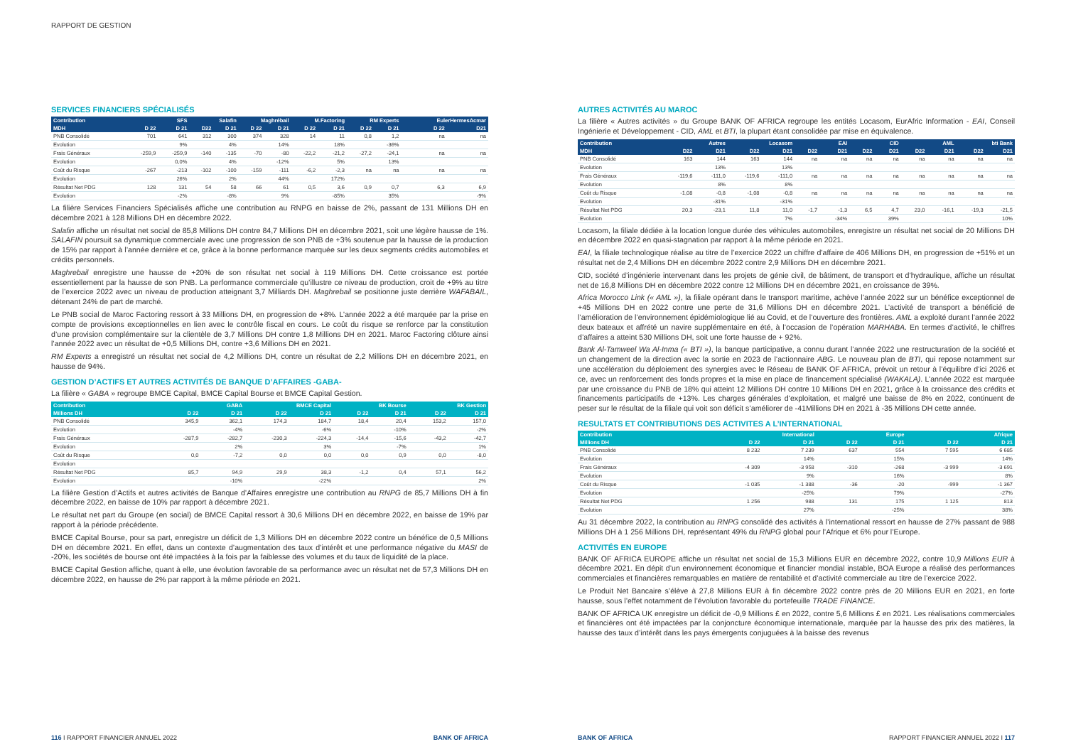RAPPORT DE GESTION
SERVICES FINANCIERS SPÉCIALISÉS
| Contribution | SFS | | Salafin | | Maghrébail | | M.Factoring | | RM Experts | | EulerHermesAcmar | |
| --- | --- | --- | --- | --- | --- | --- | --- | --- | --- | --- | --- | --- |
| MDH | D 22 | D 21 | D22 | D 21 | D 22 | D 21 | D 22 | D 21 | D 22 | D 21 | D 22 | D21 |
| PNB Consolidé | 701 | 641 | 312 | 300 | 374 | 328 | 14 | 11 | 0,8 | 1,2 | na | na |
| Evolution | | 9% | | 4% | | 14% | | 18% | | -36% | | |
| Frais Généraux | -259,9 | -259,9 | -140 | -135 | -70 | -80 | -22,2 | -21,2 | -27,2 | -24,1 | na | na |
| Evolution | | 0,0% | | 4% | | -12% | | 5% | | 13% | | |
| Coût du Risque | -267 | -213 | -102 | -100 | -159 | -111 | -6,2 | -2,3 | na | na | na | na |
| Evolution | | 26% | | 2% | | 44% | | 172% | | | | |
| Résultat Net PDG | 128 | 131 | 54 | 58 | 66 | 61 | 0,5 | 3,6 | 0,9 | 0,7 | 6,3 | 6,9 |
| Evolution | | -2% | | -8% | | 9% | | -85% | | 35% | | -9% |
La filière Services Financiers Spécialisés affiche une contribution au RNPG en baisse de 2%, passant de 131 Millions DH en décembre 2021 à 128 Millions DH en décembre 2022.
Salafin affiche un résultat net social de 85,8 Millions DH contre 84,7 Millions DH en décembre 2021, soit une légère hausse de 1%. SALAFIN poursuit sa dynamique commerciale avec une progression de son PNB de +3% soutenue par la hausse de la production de 15% par rapport à l’année dernière et ce, grâce à la bonne performance marquée sur les deux segments crédits automobiles et crédits personnels.
Maghrebail enregistre une hausse de +20% de son résultat net social à 119 Millions DH. Cette croissance est portée essentiellement par la hausse de son PNB. La performance commerciale qu’illustre ce niveau de production, croit de +9% au titre de l’exercice 2022 avec un niveau de production atteignant 3,7 Milliards DH. Maghrebail se positionne juste derrière WAFABAIL, détenant 24% de part de marché.
Le PNB social de Maroc Factoring ressort à 33 Millions DH, en progression de +8%. L’année 2022 a été marquée par la prise en compte de provisions exceptionnelles en lien avec le contrôle fiscal en cours. Le coût du risque se renforce par la constitution d’une provision complémentaire sur la clientèle de 3,7 Millions DH contre 1,8 Millions DH en 2021. Maroc Factoring clôture ainsi l’année 2022 avec un résultat de +0,5 Millions DH, contre +3,6 Millions DH en 2021.
RM Experts a enregistré un résultat net social de 4,2 Millions DH, contre un résultat de 2,2 Millions DH en décembre 2021, en hausse de 94%.
GESTION D’ACTIFS ET AUTRES ACTIVITÉS DE BANQUE D’AFFAIRES -GABA-
La filière « GABA » regroupe BMCE Capital, BMCE Capital Bourse et BMCE Capital Gestion.
| Contribution | GABA | | BMCE Capital | | BK Bourse | | BK Gestion | |
| --- | --- | --- | --- | --- | --- | --- | --- | --- |
| Millions DH | D 22 | D 21 | D 22 | D 21 | D 22 | D 21 | D 22 | D 21 |
| PNB Consolidé | 345,9 | 362,1 | 174,3 | 184,7 | 18,4 | 20,4 | 153,2 | 157,0 |
| Evolution | | -4% | | -6% | | -10% | | -2% |
| Frais Généraux | -287,9 | -282,7 | -230,3 | -224,3 | -14,4 | -15,6 | -43,2 | -42,7 |
| Evolution | | 2% | | 3% | | -7% | | 1% |
| Coût du Risque | 0,0 | -7,2 | 0,0 | 0,0 | 0,0 | 0,9 | 0,0 | -8,0 |
| Evolution | | | | | | | | |
| Résultat Net PDG | 85,7 | 94,9 | 29,9 | 38,3 | -1,2 | 0,4 | 57,1 | 56,2 |
| Evolution | | -10% | | -22% | | | | 2% |
La filière Gestion d’Actifs et autres activités de Banque d’Affaires enregistre une contribution au RNPG de 85,7 Millions DH à fin décembre 2022, en baisse de 10% par rapport à décembre 2021.
Le résultat net part du Groupe (en social) de BMCE Capital ressort à 30,6 Millions DH en décembre 2022, en baisse de 19% par rapport à la période précédente.
BMCE Capital Bourse, pour sa part, enregistre un déficit de 1,3 Millions DH en décembre 2022 contre un bénéfice de 0,5 Millions DH en décembre 2021. En effet, dans un contexte d’augmentation des taux d’intérêt et une performance négative du MASI de -20%, les sociétés de bourse ont été impactées à la fois par la faiblesse des volumes et du taux de liquidité de la place.
BMCE Capital Gestion affiche, quant à elle, une évolution favorable de sa performance avec un résultat net de 57,3 Millions DH en décembre 2022, en hausse de 2% par rapport à la même période en 2021.
116 I RAPPORT FINANCIER ANNUEL 2022 BANK OF AFRICA
AUTRES ACTIVITÉS AU MAROC
La filière « Autres activités » du Groupe BANK OF AFRICA regroupe les entités Locasom, EurAfric Information - EAI, Conseil Ingénierie et Développement - CID, AML et BTI, la plupart étant consolidée par mise en équivalence.
| Contribution | Autres | | Locasom | | EAI | | CID | | AML | | bti Bank | |
| --- | --- | --- | --- | --- | --- | --- | --- | --- | --- | --- | --- | --- |
| MDH | D22 | D21 | D22 | D21 | D22 | D21 | D22 | D21 | D22 | D21 | D22 | D21 |
| PNB Consolidé | 163 | 144 | 163 | 144 | na | na | na | na | na | na | na | na |
| Evolution | | 13% | | 13% | | | | | | | | |
| Frais Généraux | -119,6 | -111,0 | -119,6 | -111,0 | na | na | na | na | na | na | na | na |
| Evolution | | 8% | | 8% | | | | | | | | |
| Coût du Risque | -1,08 | -0,8 | -1,08 | -0,8 | na | na | na | na | na | na | na | na |
| Evolution | | -31% | | -31% | | | | | | | | |
| Résultat Net PDG | 20,3 | -23,1 | 11,8 | 11,0 | -1,7 | -1,3 | 6,5 | 4,7 | 23,0 | -16,1 | -19,3 | -21,5 |
| Evolution | | | | 7% | | -34% | | 39% | | | | 10% |
Locasom, la filiale dédiée à la location longue durée des véhicules automobiles, enregistre un résultat net social de 20 Millions DH en décembre 2022 en quasi-stagnation par rapport à la même période en 2021.
EAI, la filiale technologique réalise au titre de l’exercice 2022 un chiffre d’affaire de 406 Millions DH, en progression de +51% et un résultat net de 2,4 Millions DH en décembre 2022 contre 2,9 Millions DH en décembre 2021.
CID, société d’ingénierie intervenant dans les projets de génie civil, de bâtiment, de transport et d’hydraulique, affiche un résultat net de 16,8 Millions DH en décembre 2022 contre 12 Millions DH en décembre 2021, en croissance de 39%.
Africa Morocco Link (« AML »), la filiale opérant dans le transport maritime, achève l’année 2022 sur un bénéfice exceptionnel de +45 Millions DH en 2022 contre une perte de 31,6 Millions DH en décembre 2021. L’activité de transport a bénéficié de l’amélioration de l’environnement épidémiologique lié au Covid, et de l’ouverture des frontières. AML a exploité durant l’année 2022 deux bateaux et affrété un navire supplémentaire en été, à l’occasion de l’opération MARHABA. En termes d’activité, le chiffres d’affaires a atteint 530 Millions DH, soit une forte hausse de + 92%.
Bank Al-Tamweel Wa Al-Inma (« BTI »), la banque participative, a connu durant l’année 2022 une restructuration de la société et un changement de la direction avec la sortie en 2023 de l’actionnaire ABG. Le nouveau plan de BTI, qui repose notamment sur une accélération du déploiement des synergies avec le Réseau de BANK OF AFRICA, prévoit un retour à l’équilibre d’ici 2026 et ce, avec un renforcement des fonds propres et la mise en place de financement spécialisé (WAKALA). L’année 2022 est marquée par une croissance du PNB de 18% qui atteint 12 Millions DH contre 10 Millions DH en 2021, grâce à la croissance des crédits et financements participatifs de +13%. Les charges générales d’exploitation, et malgré une baisse de 8% en 2022, continuent de peser sur le résultat de la filiale qui voit son déficit s’améliorer de -41Millions DH en 2021 à -35 Millions DH cette année.
RESULTATS ET CONTRIBUTIONS DES ACTIVITES A L’INTERNATIONAL
| Contribution | International | | Europe | | Afrique | |
| --- | --- | --- | --- | --- | --- | --- |
| Millions DH | D 22 | D 21 | D 22 | D 21 | D 22 | D 21 |
| PNB Consolidé | 8 232 | 7 239 | 637 | 554 | 7 595 | 6 685 |
| Evolution | | 14% | | 15% | | 14% |
| Frais Généraux | -4 309 | -3 958 | -310 | -268 | -3 999 | -3 691 |
| Evolution | | 9% | | 16% | | 8% |
| Coût du Risque | -1 035 | -1 388 | -36 | -20 | -999 | -1 367 |
| Evolution | | -25% | | 79% | | -27% |
| Résultat Net PDG | 1 256 | 988 | 131 | 175 | 1 125 | 813 |
| Evolution | | 27% | | -25% | | 38% |
Au 31 décembre 2022, la contribution au RNPG consolidé des activités à l’international ressort en hausse de 27% passant de 988 Millions DH à 1 256 Millions DH, représentant 49% du RNPG global pour l’Afrique et 6% pour l’Europe.
ACTIVITÉS EN EUROPE
BANK OF AFRICA EUROPE affiche un résultat net social de 15,3 Millions EUR en décembre 2022, contre 10,9 Millions EUR à décembre 2021. En dépit d’un environnement économique et financier mondial instable, BOA Europe a réalisé des performances commerciales et financières remarquables en matière de rentabilité et d’activité commerciale au titre de l’exercice 2022.
Le Produit Net Bancaire s’élève à 27,8 Millions EUR à fin décembre 2022 contre près de 20 Millions EUR en 2021, en forte hausse, sous l’effet notamment de l’évolution favorable du portefeuille TRADE FINANCE.
BANK OF AFRICA UK enregistre un déficit de -0,9 Millions £ en 2022, contre 5,6 Millions £ en 2021. Les réalisations commerciales et financières ont été impactées par la conjoncture économique internationale, marquée par la hausse des prix des matières, la hausse des taux d’intérêt dans les pays émergents conjuguées à la baisse des revenus
BANK OF AFRICA RAPPORT FINANCIER ANNUEL 2022 I 117